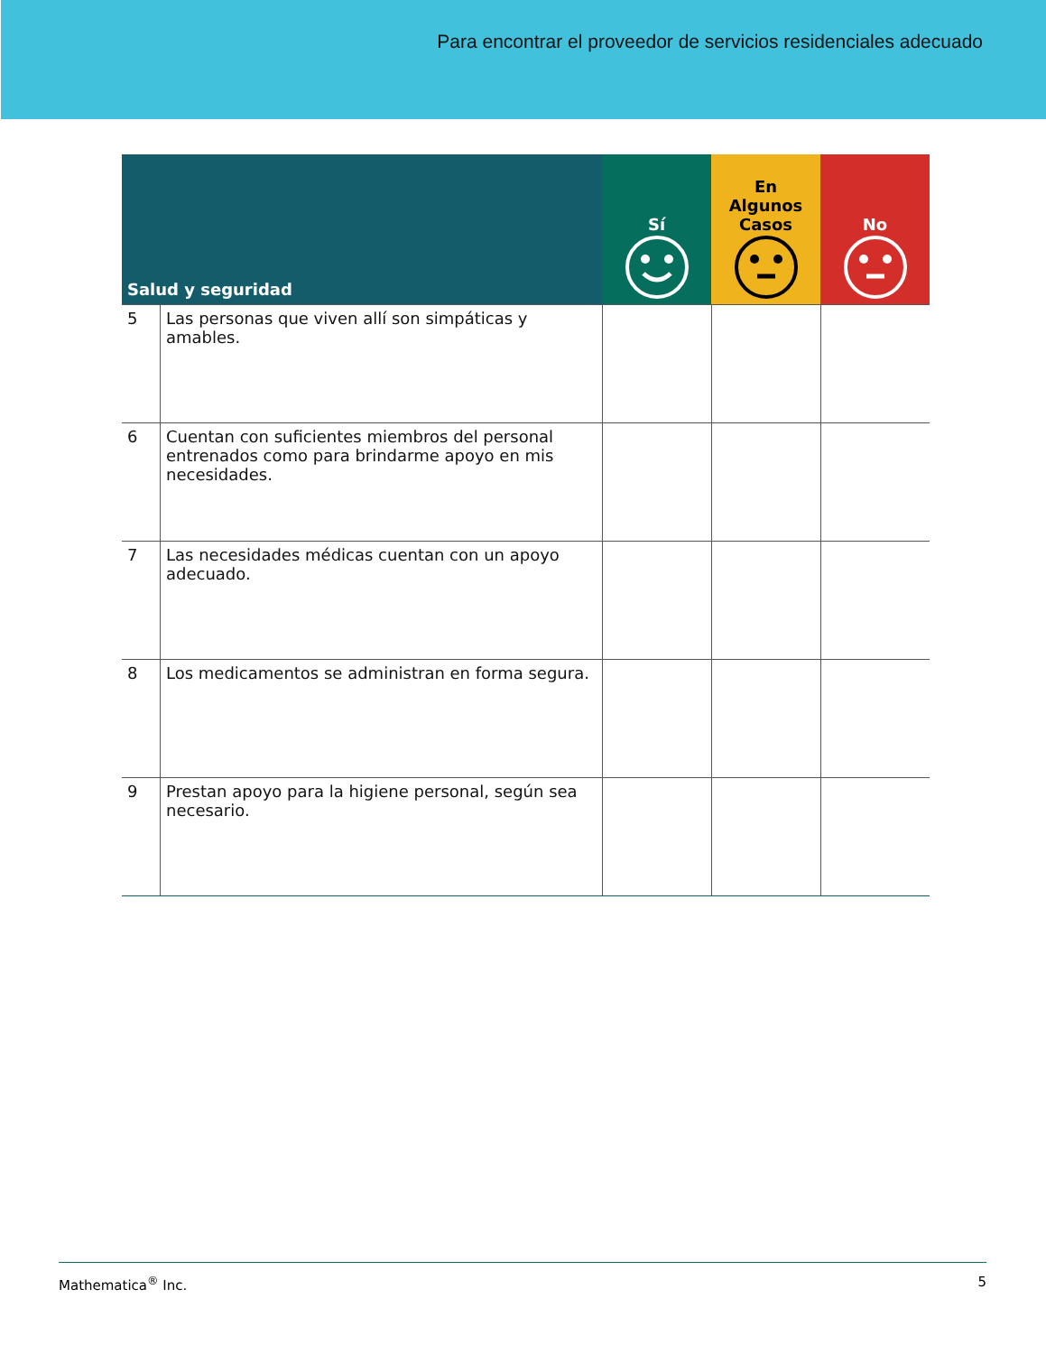Para encontrar el proveedor de servicios residenciales adecuado
| Salud y seguridad | | Sí | En Algunos Casos | No |
| --- | --- | --- | --- | --- |
| 5 | Las personas que viven allí son simpáticas y amables. | | | |
| 6 | Cuentan con suficientes miembros del personal entrenados como para brindarme apoyo en mis necesidades. | | | |
| 7 | Las necesidades médicas cuentan con un apoyo adecuado. | | | |
| 8 | Los medicamentos se administran en forma segura. | | | |
| 9 | Prestan apoyo para la higiene personal, según sea necesario. | | | |
Mathematica<sup>®</sup> Inc. 5